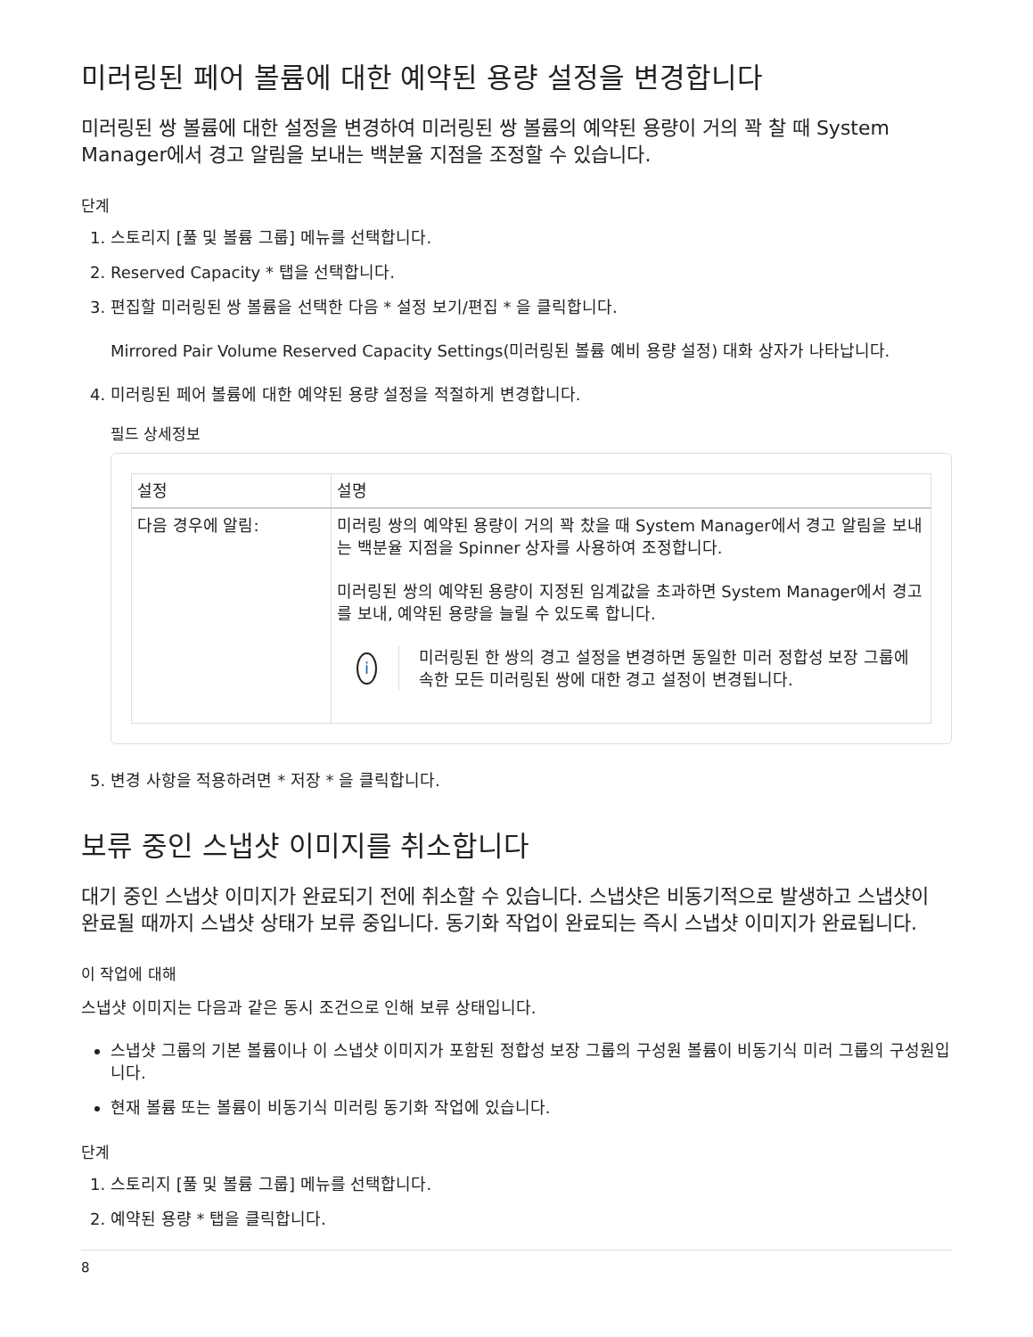미러링된 페어 볼륨에 대한 예약된 용량 설정을 변경합니다
미러링된 쌍 볼륨에 대한 설정을 변경하여 미러링된 쌍 볼륨의 예약된 용량이 거의 꽉 찰 때 System Manager에서 경고 알림을 보내는 백분율 지점을 조정할 수 있습니다.
단계
1. 스토리지 [풀 및 볼륨 그룹] 메뉴를 선택합니다.
2. Reserved Capacity * 탭을 선택합니다.
3. 편집할 미러링된 쌍 볼륨을 선택한 다음 * 설정 보기/편집 * 을 클릭합니다.
Mirrored Pair Volume Reserved Capacity Settings(미러링된 볼륨 예비 용량 설정) 대화 상자가 나타납니다.
4. 미러링된 페어 볼륨에 대한 예약된 용량 설정을 적절하게 변경합니다.
필드 상세정보
| 설정 | 설명 |
| --- | --- |
| 다음 경우에 알림: | 미러링 쌍의 예약된 용량이 거의 꽉 찼을 때 System Manager에서 경고 알림을 보내는 백분율 지점을 Spinner 상자를 사용하여 조정합니다. 미러링된 쌍의 예약된 용량이 지정된 임계값을 초과하면 System Manager에서 경고를 보내, 예약된 용량을 늘릴 수 있도록 합니다. i 미러링된 한 쌍의 경고 설정을 변경하면 동일한 미러 정합성 보장 그룹에 속한 모든 미러링된 쌍에 대한 경고 설정이 변경됩니다. |
5. 변경 사항을 적용하려면 * 저장 * 을 클릭합니다.
보류 중인 스냅샷 이미지를 취소합니다
대기 중인 스냅샷 이미지가 완료되기 전에 취소할 수 있습니다. 스냅샷은 비동기적으로 발생하고 스냅샷이 완료될 때까지 스냅샷 상태가 보류 중입니다. 동기화 작업이 완료되는 즉시 스냅샷 이미지가 완료됩니다.
이 작업에 대해
스냅샷 이미지는 다음과 같은 동시 조건으로 인해 보류 상태입니다.
스냅샷 그룹의 기본 볼륨이나 이 스냅샷 이미지가 포함된 정합성 보장 그룹의 구성원 볼륨이 비동기식 미러 그룹의 구성원입니다.
현재 볼륨 또는 볼륨이 비동기식 미러링 동기화 작업에 있습니다.
단계
1. 스토리지 [풀 및 볼륨 그룹] 메뉴를 선택합니다.
2. 예약된 용량 * 탭을 클릭합니다.
8